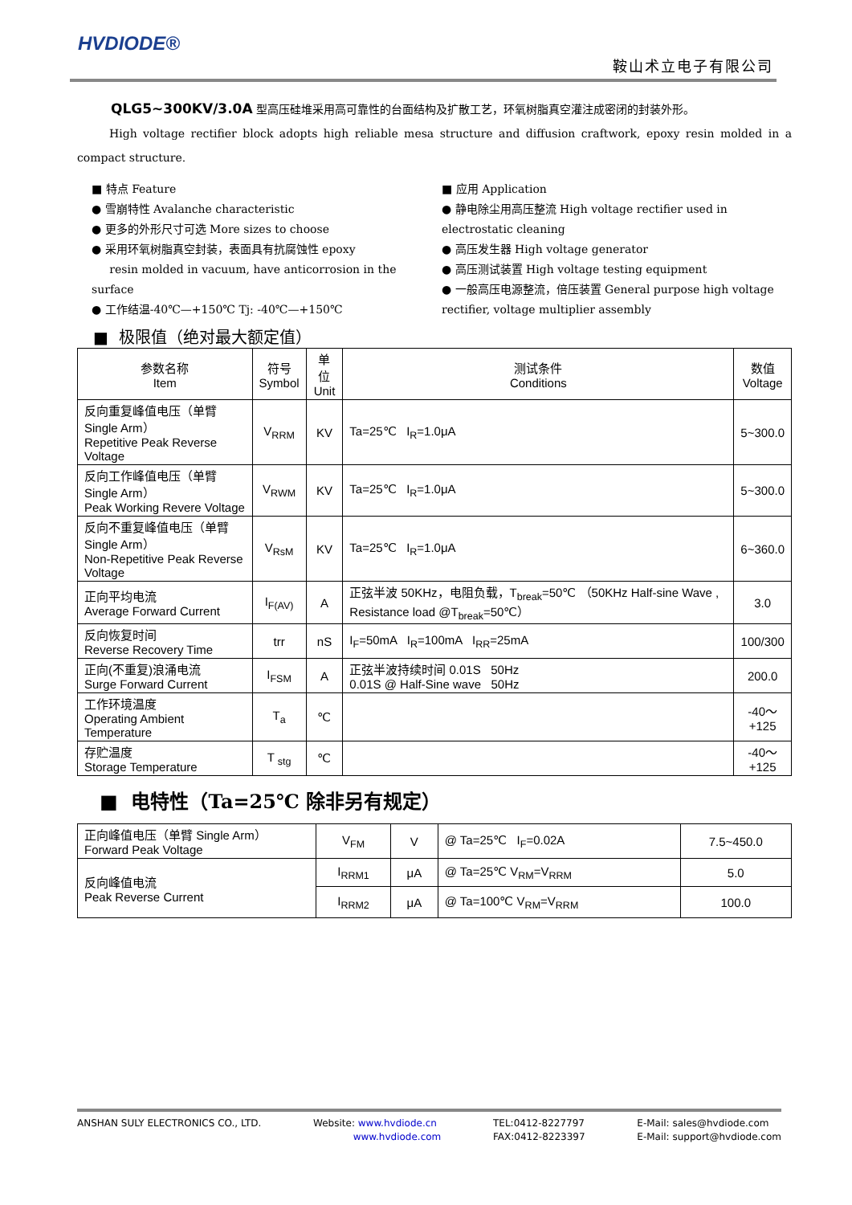HVDIODE®
鞍山术立电子有限公司
QLG5~300KV/3.0A 型高压硅堆采用高可靠性的台面结构及扩散工艺，环氧树脂真空灌注成密闭的封装外形。
High voltage rectifier block adopts high reliable mesa structure and diffusion craftwork, epoxy resin molded in a compact structure.
■ 特点 Feature
● 雪崩特性 Avalanche characteristic
● 更多的外形尺寸可选 More sizes to choose
● 采用环氧树脂真空封装，表面具有抗腐蚀性 epoxy
resin molded in vacuum, have anticorrosion in the surface
● 工作结温-40℃—+150℃ Tj: -40℃—+150℃
■ 应用 Application
● 静电除尘用高压整流 High voltage rectifier used in electrostatic cleaning
● 高压发生器 High voltage generator
● 高压测试装置 High voltage testing equipment
● 一般高压电源整流，倍压装置 General purpose high voltage rectifier, voltage multiplier assembly
■ 极限值（绝对最大额定值）
| 参数名称 Item | 符号 Symbol | 单位 Unit | 测试条件 Conditions | 数值 Voltage |
| --- | --- | --- | --- | --- |
| 反向重复峰值电压（单臂 Single Arm） Repetitive Peak Reverse Voltage | V<sub>RRM</sub> | KV | Ta=25℃ I<sub>R</sub>=1.0μA | 5~300.0 |
| 反向工作峰值电压（单臂 Single Arm） Peak Working Revere Voltage | V<sub>RWM</sub> | KV | Ta=25℃ I<sub>R</sub>=1.0μA | 5~300.0 |
| 反向不重复峰值电压（单臂 Single Arm） Non-Repetitive Peak Reverse Voltage | V<sub>RsM</sub> | KV | Ta=25℃ I<sub>R</sub>=1.0μA | 6~360.0 |
| 正向平均电流 Average Forward Current | I<sub>F(AV)</sub> | A | 正弦半波 50KHz，电阻负载，T<sub>break</sub>=50℃ （50KHz Half-sine Wave , Resistance load @T<sub>break</sub>=50℃） | 3.0 |
| 反向恢复时间 Reverse Recovery Time | trr | nS | I<sub>F</sub>=50mA I<sub>R</sub>=100mA I<sub>RR</sub>=25mA | 100/300 |
| 正向(不重复)浪涌电流 Surge Forward Current | I<sub>FSM</sub> | A | 正弦半波持续时间 0.01S 50Hz 0.01S @ Half-Sine wave 50Hz | 200.0 |
| 工作环境温度 Operating Ambient Temperature | T<sub>a</sub> | ℃ | | -40～ +125 |
| 存贮温度 Storage Temperature | T <sub>stg</sub> | ℃ | | -40～ +125 |
■ 电特性（Ta=25℃ 除非另有规定）
| 正向峰值电压（单臂 Single Arm） Forward Peak Voltage | V<sub>FM</sub> | V | @ Ta=25℃ I<sub>F</sub>=0.02A | 7.5~450.0 |
| 反向峰值电流 Peak Reverse Current | I<sub>RRM1</sub> | μA | @ Ta=25℃ V<sub>RM</sub>=V<sub>RRM</sub> | 5.0 |
| | I<sub>RRM2</sub> | μA | @ Ta=100℃ V<sub>RM</sub>=V<sub>RRM</sub> | 100.0 |
ANSHAN SULY ELECTRONICS CO., LTD.
Website: www.hvdiode.cn
www.hvdiode.com
TEL:0412-8227797
FAX:0412-8223397
E-Mail: sales@hvdiode.com
E-Mail: support@hvdiode.com